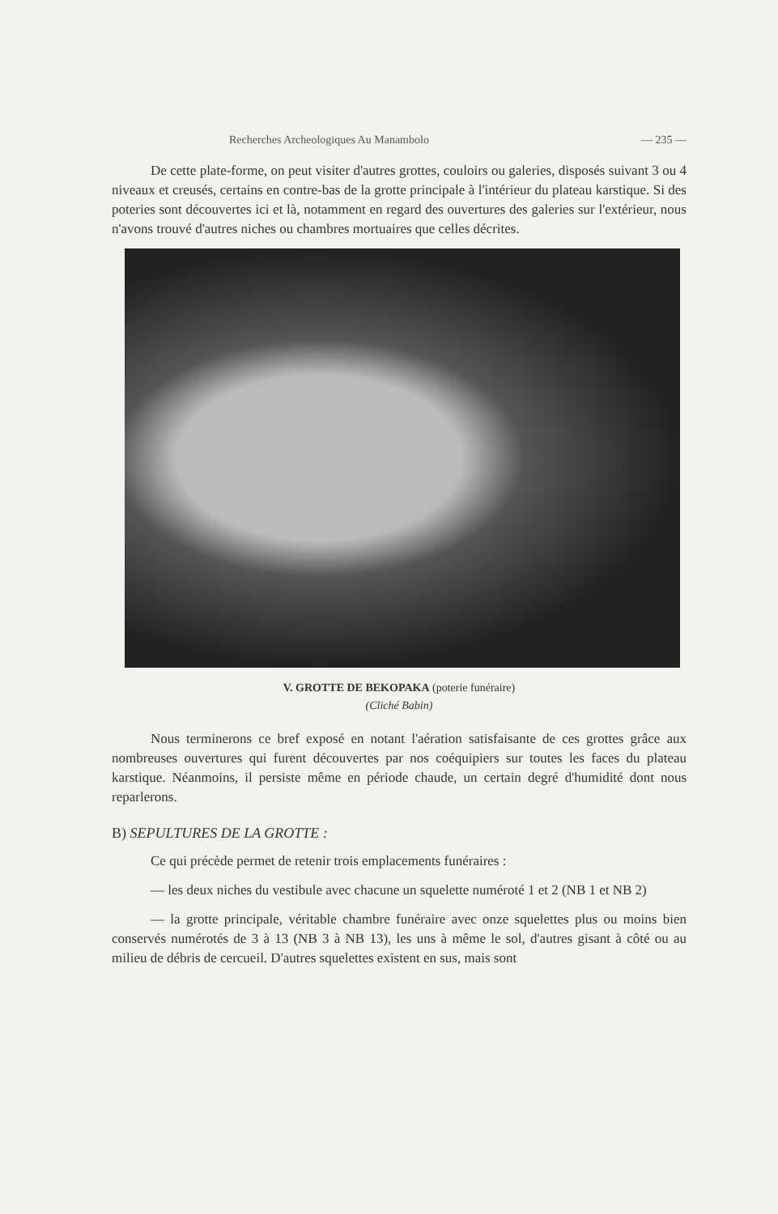Recherches Archeologiques Au Manambolo — 235 —
De cette plate-forme, on peut visiter d'autres grottes, couloirs ou galeries, disposés suivant 3 ou 4 niveaux et creusés, certains en contre-bas de la grotte principale à l'intérieur du plateau karstique. Si des poteries sont découvertes ici et là, notamment en regard des ouvertures des galeries sur l'extérieur, nous n'avons trouvé d'autres niches ou chambres mortuaires que celles décrites.
V. GROTTE DE BEKOPAKA (poterie funéraire)
(Cliché Babin)
Nous terminerons ce bref exposé en notant l'aération satisfaisante de ces grottes grâce aux nombreuses ouvertures qui furent découvertes par nos coéquipiers sur toutes les faces du plateau karstique. Néanmoins, il persiste même en période chaude, un certain degré d'humidité dont nous reparlerons.
B) SEPULTURES DE LA GROTTE :
Ce qui précède permet de retenir trois emplacements funéraires :
— les deux niches du vestibule avec chacune un squelette numéroté 1 et 2 (NB 1 et NB 2)
— la grotte principale, véritable chambre funéraire avec onze squelettes plus ou moins bien conservés numérotés de 3 à 13 (NB 3 à NB 13), les uns à même le sol, d'autres gisant à côté ou au milieu de débris de cercueil. D'autres squelettes existent en sus, mais sont